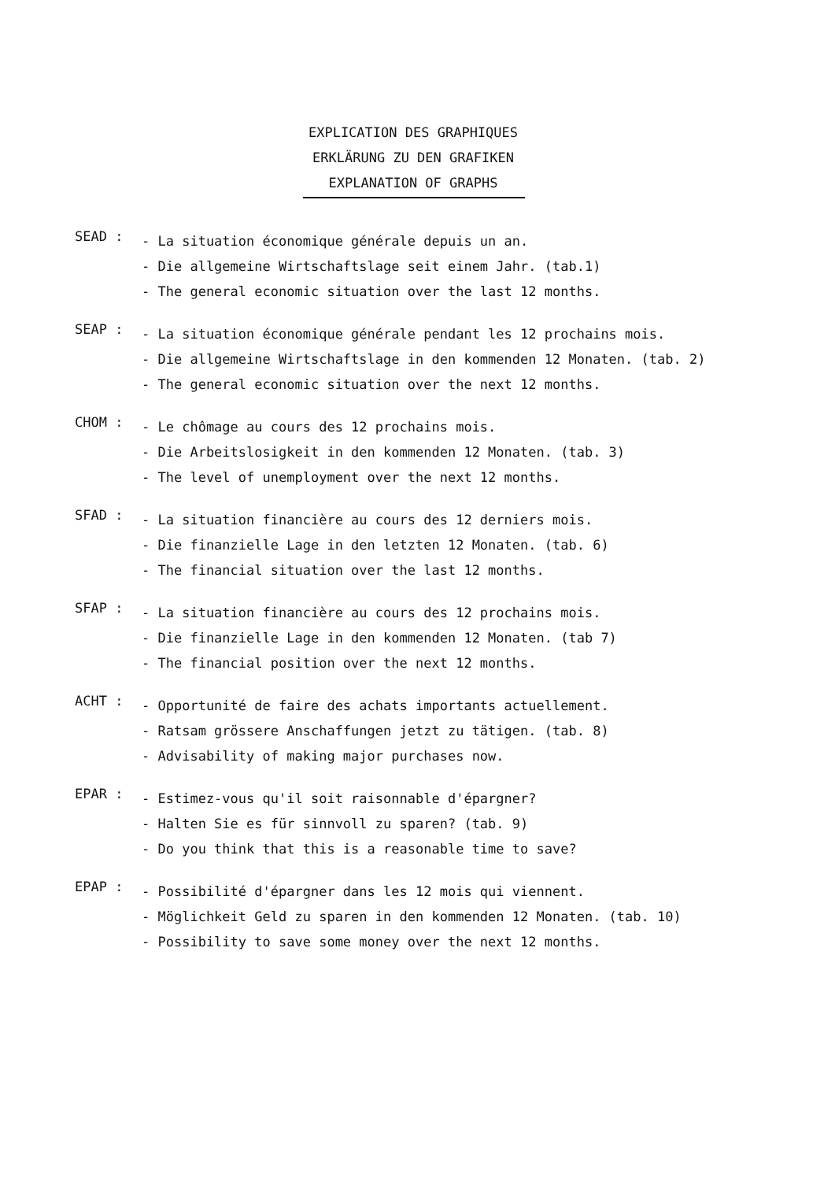EXPLICATION DES GRAPHIQUES
ERKLÄRUNG ZU DEN GRAFIKEN
EXPLANATION OF GRAPHS
SEAD :
- La situation économique générale depuis un an.
- Die allgemeine Wirtschaftslage seit einem Jahr. (tab.1)
- The general economic situation over the last 12 months.
SEAP :
- La situation économique générale pendant les 12 prochains mois.
- Die allgemeine Wirtschaftslage in den kommenden 12 Monaten. (tab. 2)
- The general economic situation over the next 12 months.
CHOM :
- Le chômage au cours des 12 prochains mois.
- Die Arbeitslosigkeit in den kommenden 12 Monaten. (tab. 3)
- The level of unemployment over the next 12 months.
SFAD :
- La situation financière au cours des 12 derniers mois.
- Die finanzielle Lage in den letzten 12 Monaten. (tab. 6)
- The financial situation over the last 12 months.
SFAP :
- La situation financière au cours des 12 prochains mois.
- Die finanzielle Lage in den kommenden 12 Monaten. (tab 7)
- The financial position over the next 12 months.
ACHT :
- Opportunité de faire des achats importants actuellement.
- Ratsam grössere Anschaffungen jetzt zu tätigen. (tab. 8)
- Advisability of making major purchases now.
EPAR :
- Estimez-vous qu'il soit raisonnable d'épargner?
- Halten Sie es für sinnvoll zu sparen? (tab. 9)
- Do you think that this is a reasonable time to save?
EPAP :
- Possibilité d'épargner dans les 12 mois qui viennent.
- Möglichkeit Geld zu sparen in den kommenden 12 Monaten. (tab. 10)
- Possibility to save some money over the next 12 months.